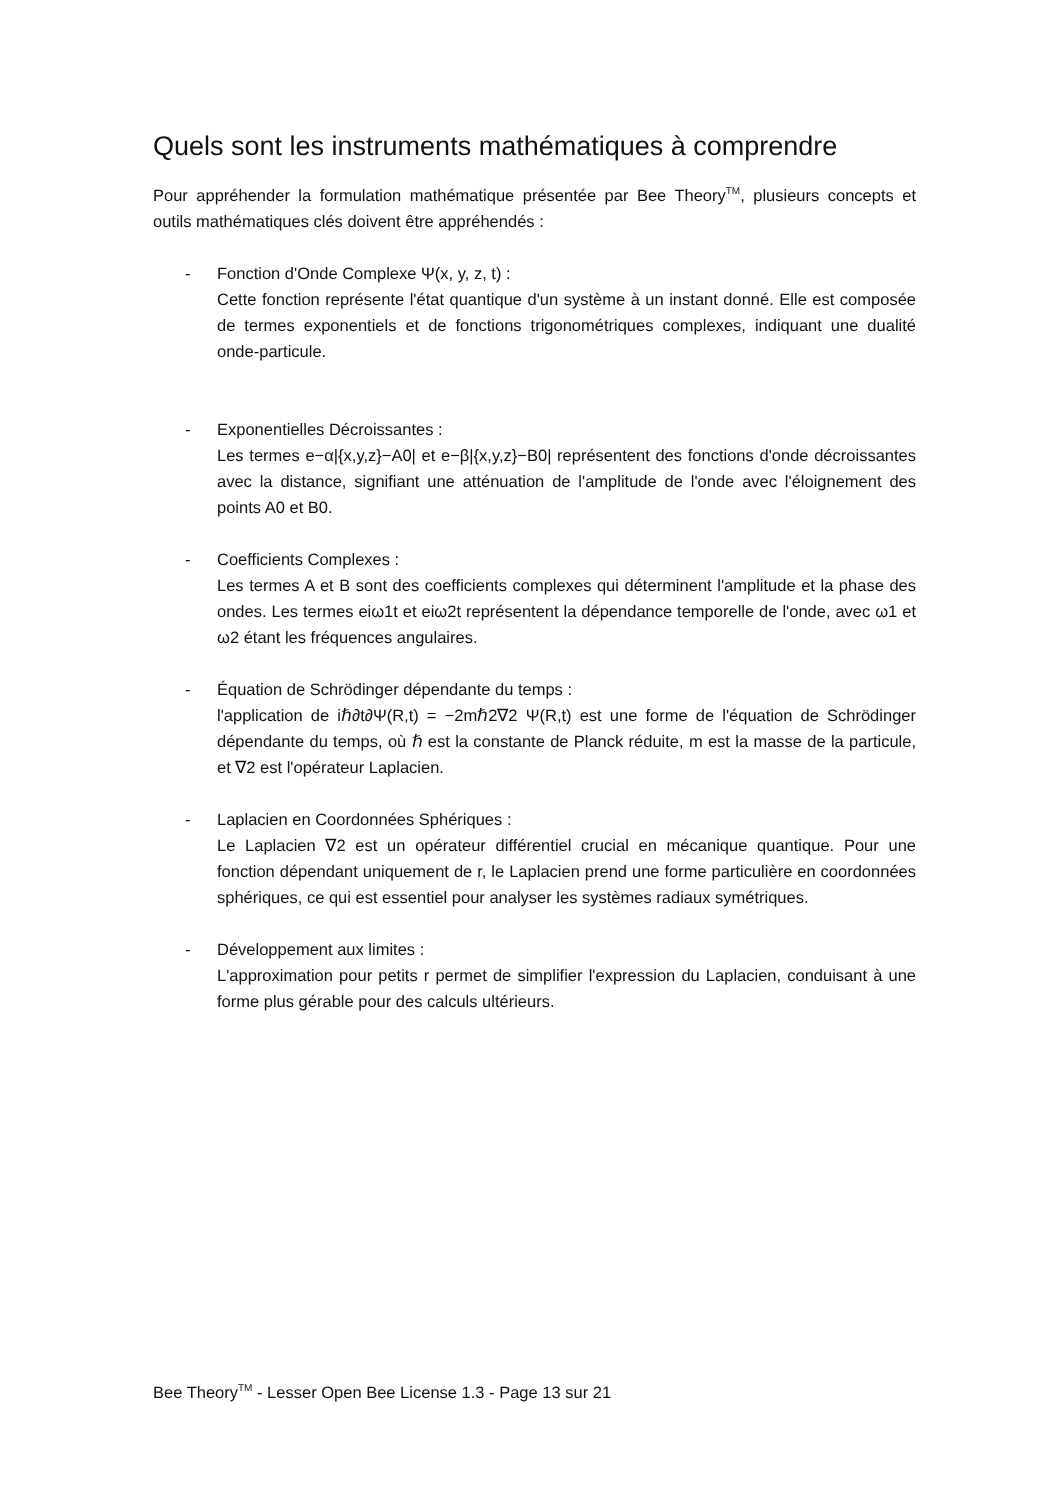Quels sont les instruments mathématiques à comprendre
Pour appréhender la formulation mathématique présentée par Bee Theory<sup>TM</sup>, plusieurs concepts et outils mathématiques clés doivent être appréhendés :
- Fonction d'Onde Complexe Ψ(x, y, z, t) :
Cette fonction représente l'état quantique d'un système à un instant donné. Elle est composée de termes exponentiels et de fonctions trigonométriques complexes, indiquant une dualité onde-particule.
- Exponentielles Décroissantes :
Les termes e−α|{x,y,z}−A0| et e−β|{x,y,z}−B0| représentent des fonctions d'onde décroissantes avec la distance, signifiant une atténuation de l'amplitude de l'onde avec l'éloignement des points A0 et B0.
- Coefficients Complexes :
Les termes A et B sont des coefficients complexes qui déterminent l'amplitude et la phase des ondes. Les termes eiω1t et eiω2t représentent la dépendance temporelle de l'onde, avec ω1 et ω2 étant les fréquences angulaires.
- Équation de Schrödinger dépendante du temps :
l'application de iℏ∂t∂Ψ(R,t) = −2mℏ2∇2 Ψ(R,t) est une forme de l'équation de Schrödinger dépendante du temps, où ℏ est la constante de Planck réduite, m est la masse de la particule, et ∇2 est l'opérateur Laplacien.
- Laplacien en Coordonnées Sphériques :
Le Laplacien ∇2 est un opérateur différentiel crucial en mécanique quantique. Pour une fonction dépendant uniquement de r, le Laplacien prend une forme particulière en coordonnées sphériques, ce qui est essentiel pour analyser les systèmes radiaux symétriques.
- Développement aux limites :
L'approximation pour petits r permet de simplifier l'expression du Laplacien, conduisant à une forme plus gérable pour des calculs ultérieurs.
Bee Theory<sup>TM</sup> - Lesser Open Bee License 1.3 - Page 13 sur 21